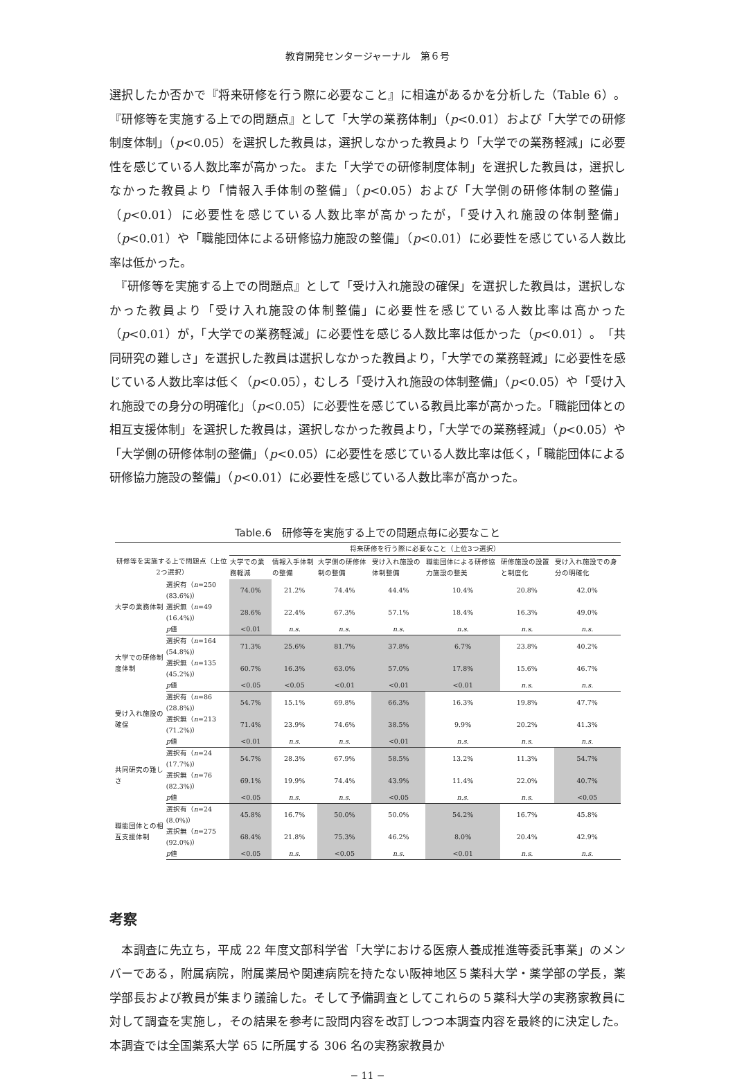教育開発センタージャーナル　第６号
選択したか否かで『将来研修を行う際に必要なこと』に相違があるかを分析した（Table 6）。『研修等を実施する上での問題点』として「大学の業務体制」（p<0.01）および「大学での研修制度体制」（p<0.05）を選択した教員は，選択しなかった教員より「大学での業務軽減」に必要性を感じている人数比率が高かった。また「大学での研修制度体制」を選択した教員は，選択しなかった教員より「情報入手体制の整備」（p<0.05）および「大学側の研修体制の整備」（p<0.01）に必要性を感じている人数比率が高かったが，「受け入れ施設の体制整備」（p<0.01）や「職能団体による研修協力施設の整備」（p<0.01）に必要性を感じている人数比率は低かった。
　『研修等を実施する上での問題点』として「受け入れ施設の確保」を選択した教員は，選択しなかった教員より「受け入れ施設の体制整備」に必要性を感じている人数比率は高かった（p<0.01）が，「大学での業務軽減」に必要性を感じる人数比率は低かった（p<0.01）。「共同研究の難しさ」を選択した教員は選択しなかった教員より，「大学での業務軽減」に必要性を感じている人数比率は低く（p<0.05），むしろ「受け入れ施設の体制整備」（p<0.05）や「受け入れ施設での身分の明確化」（p<0.05）に必要性を感じている教員比率が高かった。「職能団体との相互支援体制」を選択した教員は，選択しなかった教員より，「大学での業務軽減」（p<0.05）や「大学側の研修体制の整備」（p<0.05）に必要性を感じている人数比率は低く，「職能団体による研修協力施設の整備」（p<0.01）に必要性を感じている人数比率が高かった。
Table.6　研修等を実施する上での問題点毎に必要なこと
| | | 将来研修を行う際に必要なこと（上位3つ選択） | | | | | | |
| --- | --- | --- | --- | --- | --- | --- | --- | --- |
| 研修等を実施する上で問題点（上位2つ選択） | | 大学での業務軽減 | 情報入手体制の整備 | 大学側の研修体制の整備 | 受け入れ施設の体制整備 | 職能団体による研修協力施設の整美 | 研修施設の設置と制度化 | 受け入れ施設での身分の明確化 |
| 大学の業務体制 | 選択有（ n =250 (83.6%)） | 74.0% | 21.2% | 74.4% | 44.4% | 10.4% | 20.8% | 42.0% |
| | 選択無（ n =49 (16.4%)） | 28.6% | 22.4% | 67.3% | 57.1% | 18.4% | 16.3% | 49.0% |
| | p 値 | <0.01 | n.s. | n.s. | n.s. | n.s. | n.s. | n.s. |
| 大学での研修制度体制 | 選択有（ n =164 (54.8%)） | 71.3% | 25.6% | 81.7% | 37.8% | 6.7% | 23.8% | 40.2% |
| | 選択無（ n =135 (45.2%)） | 60.7% | 16.3% | 63.0% | 57.0% | 17.8% | 15.6% | 46.7% |
| | p 値 | <0.05 | <0.05 | <0.01 | <0.01 | <0.01 | n.s. | n.s. |
| 受け入れ施設の確保 | 選択有（ n =86 (28.8%)） | 54.7% | 15.1% | 69.8% | 66.3% | 16.3% | 19.8% | 47.7% |
| | 選択無（ n =213 (71.2%)） | 71.4% | 23.9% | 74.6% | 38.5% | 9.9% | 20.2% | 41.3% |
| | p 値 | <0.01 | n.s. | n.s. | <0.01 | n.s. | n.s. | n.s. |
| 共同研究の難しさ | 選択有（ n =24 (17.7%)） | 54.7% | 28.3% | 67.9% | 58.5% | 13.2% | 11.3% | 54.7% |
| | 選択無（ n =76 (82.3%)） | 69.1% | 19.9% | 74.4% | 43.9% | 11.4% | 22.0% | 40.7% |
| | p 値 | <0.05 | n.s. | n.s. | <0.05 | n.s. | n.s. | <0.05 |
| 職能団体との相互支援体制 | 選択有（ n =24 (8.0%)） | 45.8% | 16.7% | 50.0% | 50.0% | 54.2% | 16.7% | 45.8% |
| | 選択無（ n =275 (92.0%)） | 68.4% | 21.8% | 75.3% | 46.2% | 8.0% | 20.4% | 42.9% |
| | p 値 | <0.05 | n.s. | <0.05 | n.s. | <0.01 | n.s. | n.s. |
考察
　本調査に先立ち，平成 22 年度文部科学省「大学における医療人養成推進等委託事業」のメンバーである，附属病院，附属薬局や関連病院を持たない阪神地区５薬科大学・薬学部の学長，薬学部長および教員が集まり議論した。そして予備調査としてこれらの５薬科大学の実務家教員に対して調査を実施し，その結果を参考に設問内容を改訂しつつ本調査内容を最終的に決定した。本調査では全国薬系大学 65 に所属する 306 名の実務家教員か
− 11 −